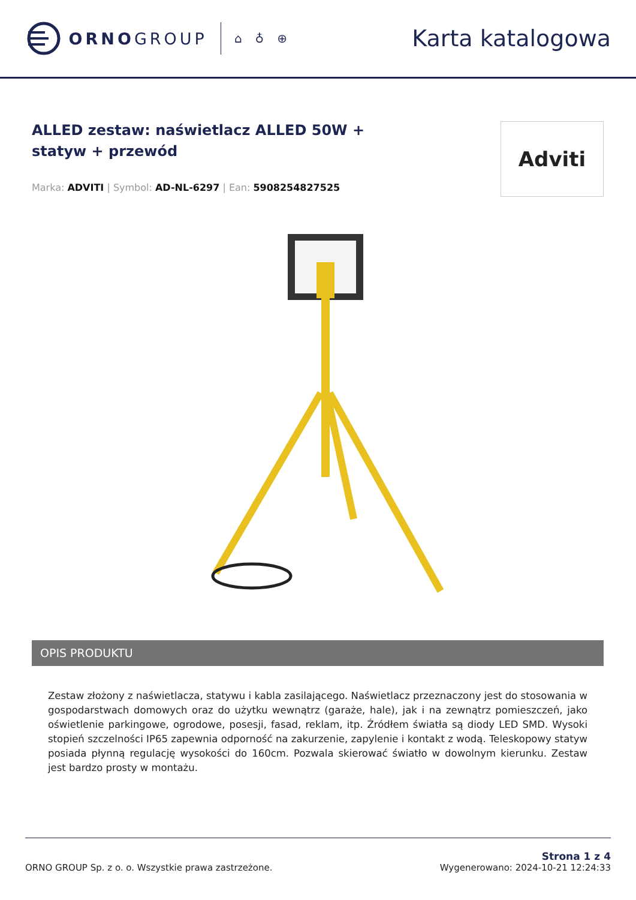ORNO GROUP
⌂ ♁ ⊕
Karta katalogowa
ALLED zestaw: naświetlacz ALLED 50W + statyw + przewód
Marka: ADVITI | Symbol: AD-NL-6297 | Ean: 5908254827525
Adviti
OPIS PRODUKTU
Zestaw złożony z naświetlacza, statywu i kabla zasilającego. Naświetlacz przeznaczony jest do stosowania w gospodarstwach domowych oraz do użytku wewnątrz (garaże, hale), jak i na zewnątrz pomieszczeń, jako oświetlenie parkingowe, ogrodowe, posesji, fasad, reklam, itp. Źródłem światła są diody LED SMD. Wysoki stopień szczelności IP65 zapewnia odporność na zakurzenie, zapylenie i kontakt z wodą. Teleskopowy statyw posiada płynną regulację wysokości do 160cm. Pozwala skierować światło w dowolnym kierunku. Zestaw jest bardzo prosty w montażu.
ORNO GROUP Sp. z o. o. Wszystkie prawa zastrzeżone.
Strona 1 z 4
Wygenerowano: 2024-10-21 12:24:33